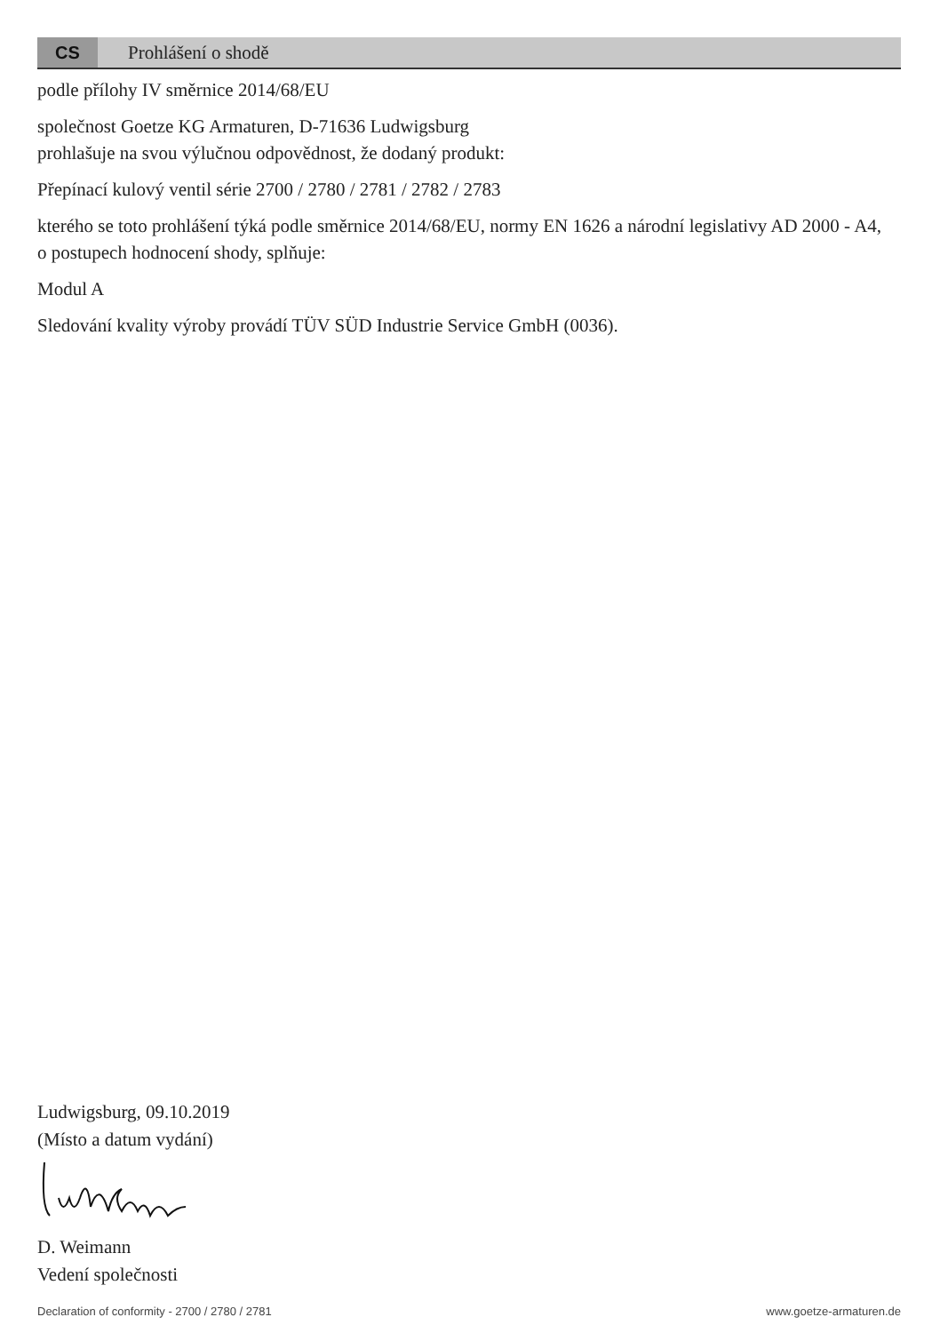CS
Prohlášení o shodě
podle přílohy IV směrnice 2014/68/EU
společnost Goetze KG Armaturen, D-71636 Ludwigsburg
prohlašuje na svou výlučnou odpovědnost, že dodaný produkt:
Přepínací kulový ventil série 2700 / 2780 / 2781 / 2782 / 2783
kterého se toto prohlášení týká podle směrnice 2014/68/EU, normy EN 1626 a národní legislativy AD 2000 - A4, o postupech hodnocení shody, splňuje:
Modul A
Sledování kvality výroby provádí TÜV SÜD Industrie Service GmbH (0036).
Ludwigsburg, 09.10.2019
(Místo a datum vydání)
D. Weimann
Vedení společnosti
Declaration of conformity - 2700 / 2780 / 2781 www.goetze-armaturen.de